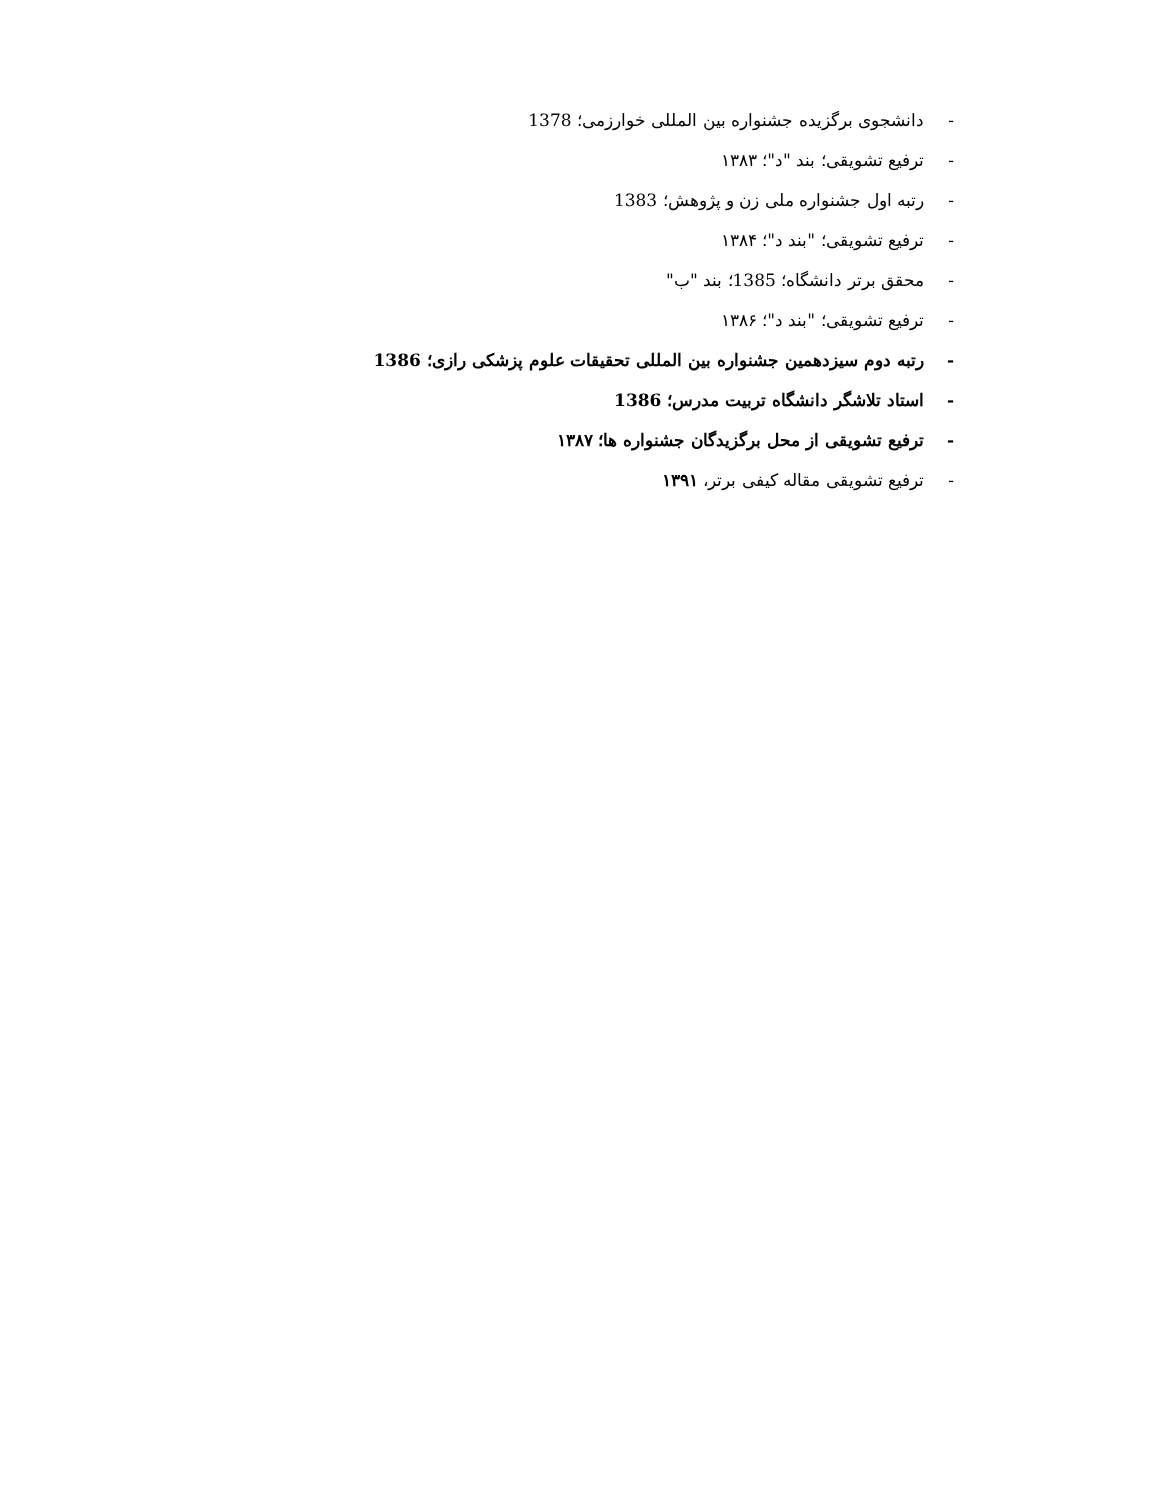- دانشجوی برگزیده جشنواره بین المللی خوارزمی؛ 1378
- ترفیع تشویقی؛ بند "د"؛ ۱۳۸۳
- رتبه اول جشنواره ملی زن و پژوهش؛ 1383
- ترفیع تشویقی؛ "بند د"؛ ۱۳۸۴
- محقق برتر دانشگاه؛ 1385؛ بند "ب"
- ترفیع تشویقی؛ "بند د"؛ ۱۳۸۶
- رتبه دوم سیزدهمین جشنواره بین المللی تحقیقات علوم پزشکی رازی؛ 1386
- استاد تلاشگر دانشگاه تربیت مدرس؛ 1386
- ترفیع تشویقی از محل برگزیدگان جشنواره ها؛ ۱۳۸۷
- ترفیع تشویقی مقاله کیفی برتر، ۱۳۹۱